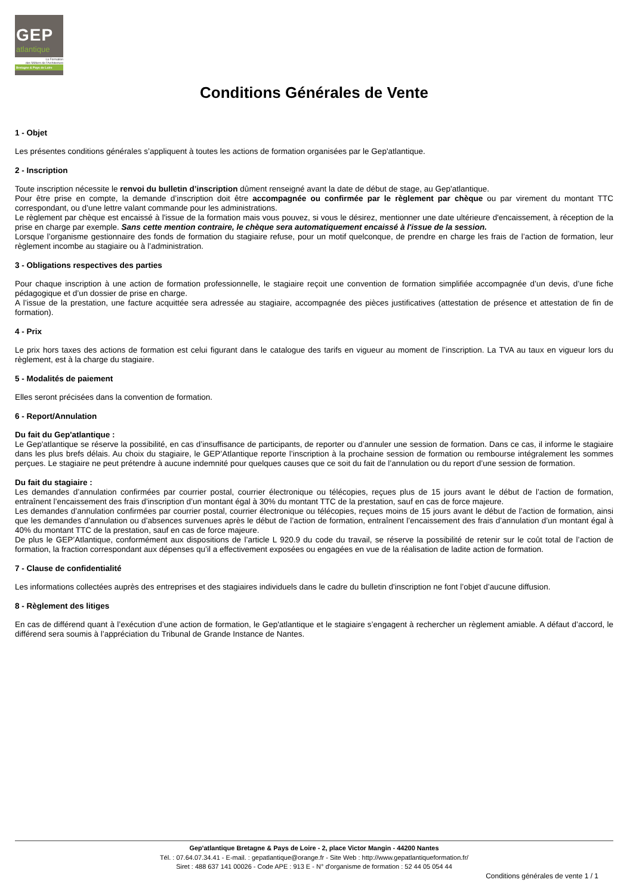GEP
atlantique
La Formation
des Métiers de l'Architecture
Bretagne & Pays de Loire
Conditions Générales de Vente
1 - Objet
Les présentes conditions générales s’appliquent à toutes les actions de formation organisées par le Gep'atlantique.
2 - Inscription
Toute inscription nécessite le renvoi du bulletin d’inscription dûment renseigné avant la date de début de stage, au Gep'atlantique.
Pour être prise en compte, la demande d’inscription doit être accompagnée ou confirmée par le règlement par chèque ou par virement du montant TTC correspondant, ou d’une lettre valant commande pour les administrations.
Le règlement par chèque est encaissé à l'issue de la formation mais vous pouvez, si vous le désirez, mentionner une date ultérieure d'encaissement, à réception de la prise en charge par exemple. Sans cette mention contraire, le chèque sera automatiquement encaissé à l'issue de la session.
Lorsque l’organisme gestionnaire des fonds de formation du stagiaire refuse, pour un motif quelconque, de prendre en charge les frais de l’action de formation, leur règlement incombe au stagiaire ou à l’administration.
3 - Obligations respectives des parties
Pour chaque inscription à une action de formation professionnelle, le stagiaire reçoit une convention de formation simplifiée accompagnée d’un devis, d’une fiche pédagogique et d’un dossier de prise en charge.
A l’issue de la prestation, une facture acquittée sera adressée au stagiaire, accompagnée des pièces justificatives (attestation de présence et attestation de fin de formation).
4 - Prix
Le prix hors taxes des actions de formation est celui figurant dans le catalogue des tarifs en vigueur au moment de l’inscription. La TVA au taux en vigueur lors du règlement, est à la charge du stagiaire.
5 - Modalités de paiement
Elles seront précisées dans la convention de formation.
6 - Report/Annulation
Du fait du Gep'atlantique :
Le Gep'atlantique se réserve la possibilité, en cas d’insuffisance de participants, de reporter ou d’annuler une session de formation. Dans ce cas, il informe le stagiaire dans les plus brefs délais. Au choix du stagiaire, le GEP’Atlantique reporte l’inscription à la prochaine session de formation ou rembourse intégralement les sommes perçues. Le stagiaire ne peut prétendre à aucune indemnité pour quelques causes que ce soit du fait de l’annulation ou du report d’une session de formation.
Du fait du stagiaire :
Les demandes d’annulation confirmées par courrier postal, courrier électronique ou télécopies, reçues plus de 15 jours avant le début de l’action de formation, entraînent l’encaissement des frais d’inscription d’un montant égal à 30% du montant TTC de la prestation, sauf en cas de force majeure.
Les demandes d’annulation confirmées par courrier postal, courrier électronique ou télécopies, reçues moins de 15 jours avant le début de l’action de formation, ainsi que les demandes d’annulation ou d’absences survenues après le début de l’action de formation, entraînent l’encaissement des frais d’annulation d’un montant égal à 40% du montant TTC de la prestation, sauf en cas de force majeure.
De plus le GEP’Atlantique, conformément aux dispositions de l’article L 920.9 du code du travail, se réserve la possibilité de retenir sur le coût total de l’action de formation, la fraction correspondant aux dépenses qu’il a effectivement exposées ou engagées en vue de la réalisation de ladite action de formation.
7 - Clause de confidentialité
Les informations collectées auprès des entreprises et des stagiaires individuels dans le cadre du bulletin d'inscription ne font l’objet d’aucune diffusion.
8 - Règlement des litiges
En cas de différend quant à l’exécution d’une action de formation, le Gep'atlantique et le stagiaire s’engagent à rechercher un règlement amiable. A défaut d’accord, le différend sera soumis à l’appréciation du Tribunal de Grande Instance de Nantes.
Gep'atlantique Bretagne & Pays de Loire - 2, place Victor Mangin - 44200 Nantes
Tél. : 07.64.07.34.41 - E-mail. : gepatlantique@orange.fr - Site Web : http://www.gepatlantiqueformation.fr/
Siret : 488 637 141 00026 - Code APE : 913 E - N° d'organisme de formation : 52 44 05 054 44
Conditions générales de vente 1 / 1